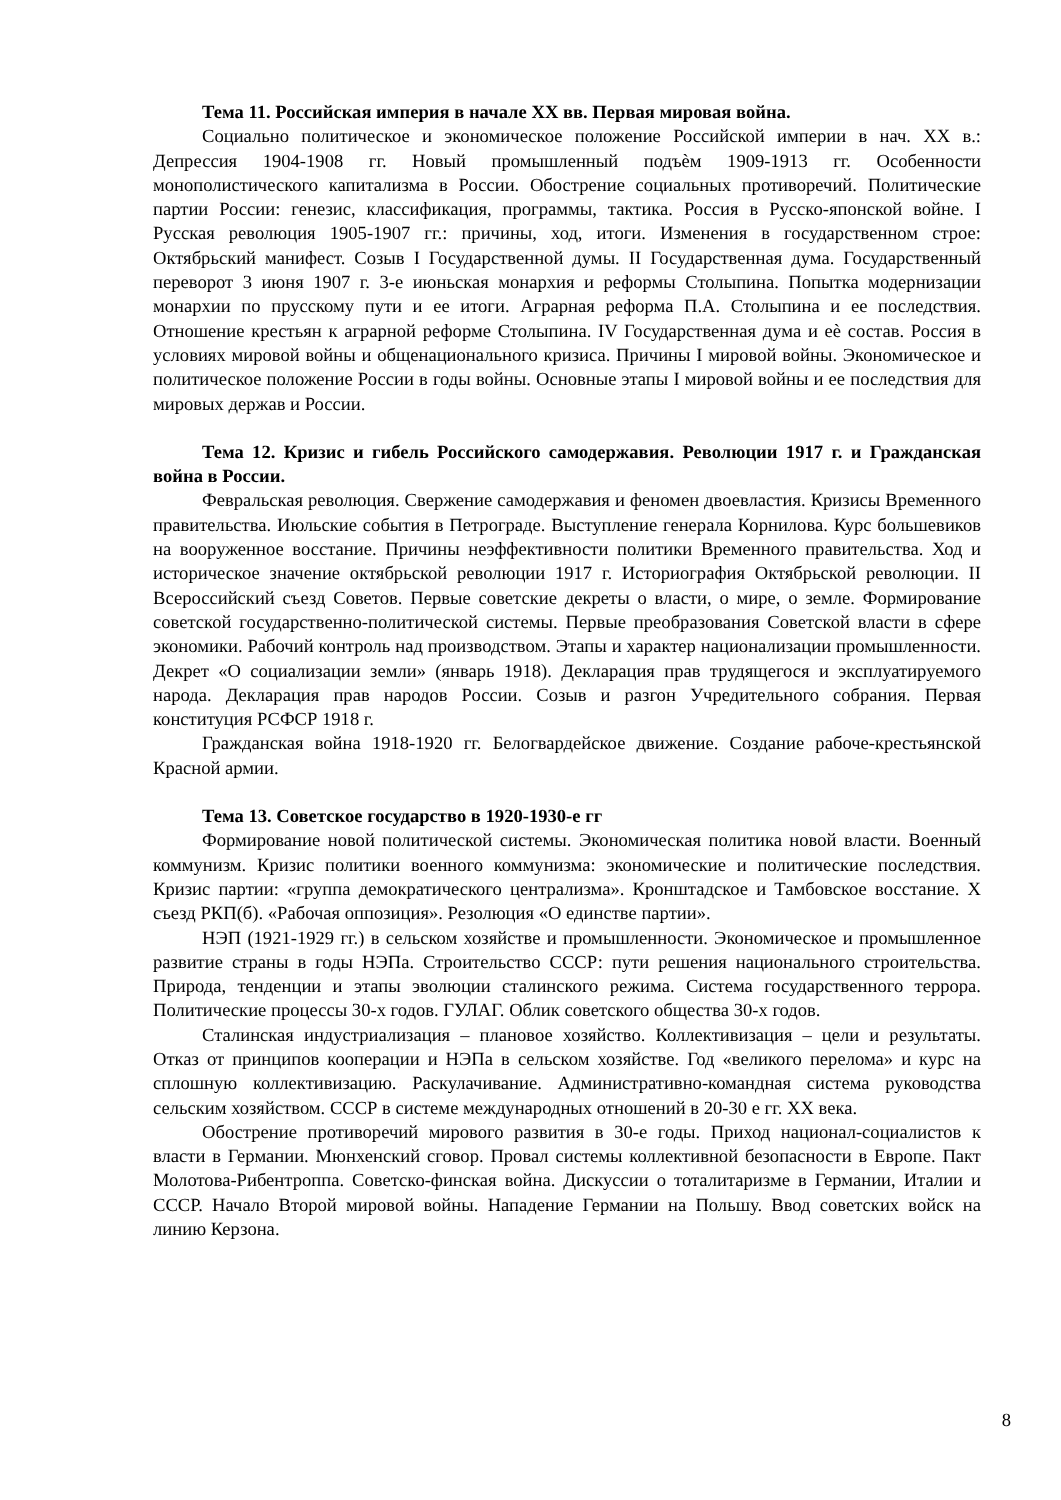Тема 11. Российская империя в начале XX вв. Первая мировая война.
Социально политическое и экономическое положение Российской империи в нач. XX в.: Депрессия 1904-1908 гг. Новый промышленный подъѐм 1909-1913 гг. Особенности монополистического капитализма в России. Обострение социальных противоречий. Политические партии России: генезис, классификация, программы, тактика. Россия в Русско-японской войне. I Русская революция 1905-1907 гг.: причины, ход, итоги. Изменения в государственном строе: Октябрьский манифест. Созыв I Государственной думы. II Государственная дума. Государственный переворот 3 июня 1907 г. 3-е июньская монархия и реформы Столыпина. Попытка модернизации монархии по прусскому пути и ее итоги. Аграрная реформа П.А. Столыпина и ее последствия. Отношение крестьян к аграрной реформе Столыпина. IV Государственная дума и еѐ состав. Россия в условиях мировой войны и общенационального кризиса. Причины I мировой войны. Экономическое и политическое положение России в годы войны. Основные этапы I мировой войны и ее последствия для мировых держав и России.
Тема 12. Кризис и гибель Российского самодержавия. Революции 1917 г. и Гражданская война в России.
Февральская революция. Свержение самодержавия и феномен двоевластия. Кризисы Временного правительства. Июльские события в Петрограде. Выступление генерала Корнилова. Курс большевиков на вооруженное восстание. Причины неэффективности политики Временного правительства. Ход и историческое значение октябрьской революции 1917 г. Историография Октябрьской революции. II Всероссийский съезд Советов. Первые советские декреты о власти, о мире, о земле. Формирование советской государственно-политической системы. Первые преобразования Советской власти в сфере экономики. Рабочий контроль над производством. Этапы и характер национализации промышленности. Декрет «О социализации земли» (январь 1918). Декларация прав трудящегося и эксплуатируемого народа. Декларация прав народов России. Созыв и разгон Учредительного собрания. Первая конституция РСФСР 1918 г.
Гражданская война 1918-1920 гг. Белогвардейское движение. Создание рабоче-крестьянской Красной армии.
Тема 13. Советское государство в 1920-1930-е гг
Формирование новой политической системы. Экономическая политика новой власти. Военный коммунизм. Кризис политики военного коммунизма: экономические и политические последствия. Кризис партии: «группа демократического централизма». Кронштадское и Тамбовское восстание. X съезд РКП(б). «Рабочая оппозиция». Резолюция «О единстве партии».
НЭП (1921-1929 гг.) в сельском хозяйстве и промышленности. Экономическое и промышленное развитие страны в годы НЭПа. Строительство СССР: пути решения национального строительства. Природа, тенденции и этапы эволюции сталинского режима. Система государственного террора. Политические процессы 30-х годов. ГУЛАГ. Облик советского общества 30-х годов.
Сталинская индустриализация – плановое хозяйство. Коллективизация – цели и результаты. Отказ от принципов кооперации и НЭПа в сельском хозяйстве. Год «великого перелома» и курс на сплошную коллективизацию. Раскулачивание. Административно-командная система руководства сельским хозяйством. СССР в системе международных отношений в 20-30 е гг. XX века.
Обострение противоречий мирового развития в 30-е годы. Приход национал-социалистов к власти в Германии. Мюнхенский сговор. Провал системы коллективной безопасности в Европе. Пакт Молотова-Рибентроппа. Советско-финская война. Дискуссии о тоталитаризме в Германии, Италии и СССР. Начало Второй мировой войны. Нападение Германии на Польшу. Ввод советских войск на линию Керзона.
8